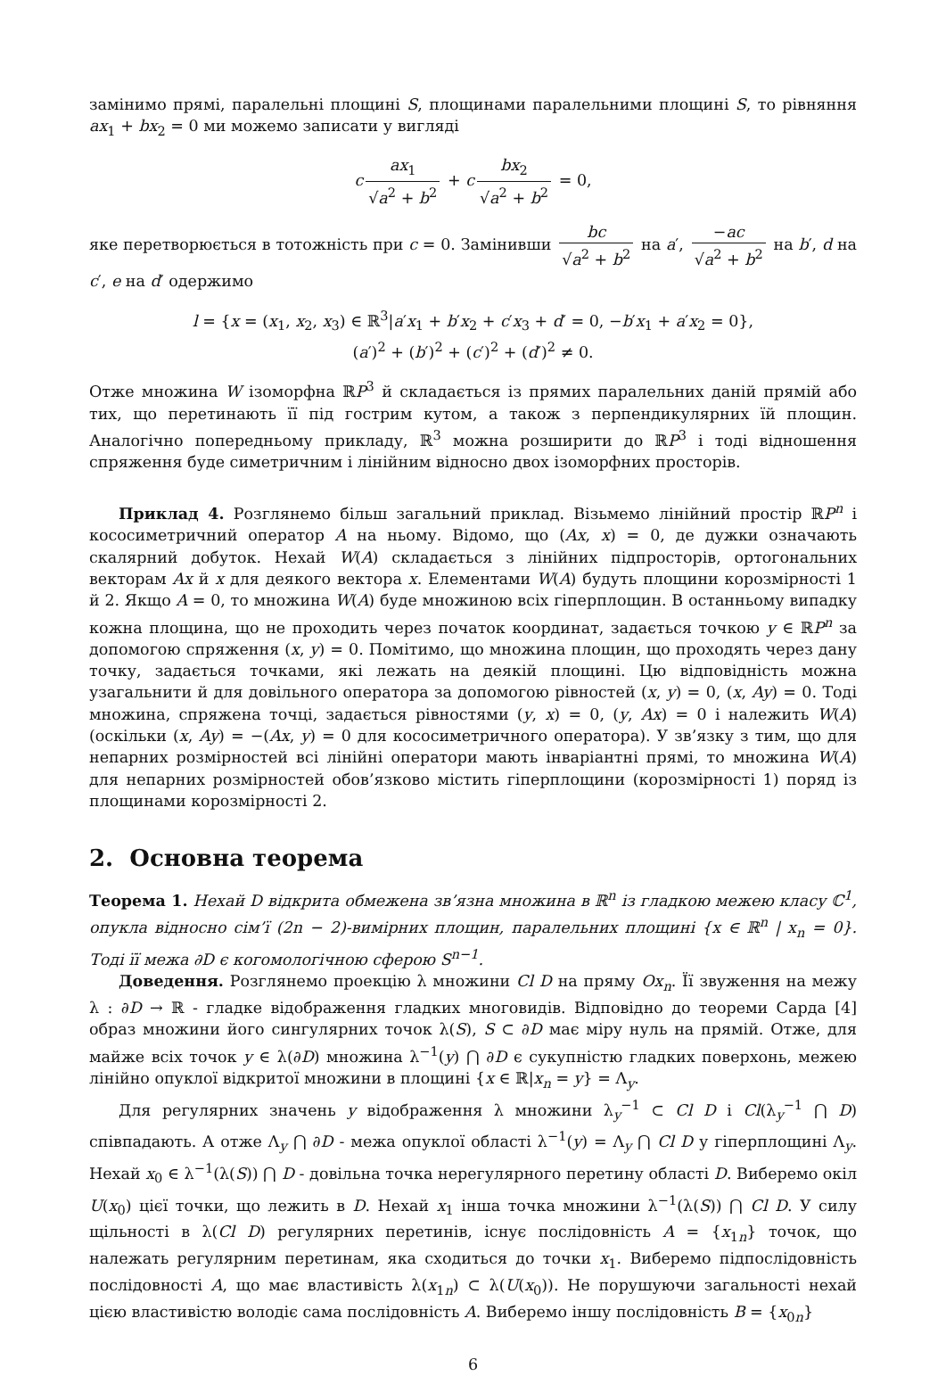замінимо прямі, паралельні площині S, площинами паралельними площині S, то рівняння ax<sub>1</sub> + bx<sub>2</sub> = 0 ми можемо записати у вигляді
c ax<sub>1</sub> √a<sup>2</sup> + b<sup>2</sup> + c bx<sub>2</sub> √a<sup>2</sup> + b<sup>2</sup> = 0,
яке перетворюється в тотожність при c = 0. Замінивши bc √a<sup>2</sup> + b<sup>2</sup> на a′, −ac √a<sup>2</sup> + b<sup>2</sup> на b′, d на c′, e на d′ одержимо
l = {x = (x<sub>1</sub>, x<sub>2</sub>, x<sub>3</sub>) ∈ ℝ<sup>3</sup>|a′x<sub>1</sub> + b′x<sub>2</sub> + c′x<sub>3</sub> + d′ = 0, −b′x<sub>1</sub> + a′x<sub>2</sub> = 0},
(a′)<sup>2</sup> + (b′)<sup>2</sup> + (c′)<sup>2</sup> + (d′)<sup>2</sup> ≠ 0.
Отже множина W ізоморфна ℝP<sup>3</sup> й складається із прямих паралельних даній прямій або тих, що перетинають її під гострим кутом, а також з перпендикулярних їй площин. Аналогічно попередньому прикладу, ℝ<sup>3</sup> можна розширити до ℝP<sup>3</sup> і тоді відношення спряження буде симетричним і лінійним відносно двох ізоморфних просторів.
Приклад 4. Розглянемо більш загальний приклад. Візьмемо лінійний простір ℝP<sup>n</sup> і кососиметричний оператор A на ньому. Відомо, що (Ax, x) = 0, де дужки означають скалярний добуток. Нехай W(A) складається з лінійних підпросторів, ортогональних векторам Ax й x для деякого вектора x. Елементами W(A) будуть площини корозмірності 1 й 2. Якщо A = 0, то множина W(A) буде множиною всіх гіперплощин. В останньому випадку кожна площина, що не проходить через початок координат, задається точкою y ∈ ℝP<sup>n</sup> за допомогою спряження (x, y) = 0. Помітимо, що множина площин, що проходять через дану точку, задається точками, які лежать на деякій площині. Цю відповідність можна узагальнити й для довільного оператора за допомогою рівностей (x, y) = 0, (x, Ay) = 0. Тоді множина, спряжена точці, задається рівностями (y, x) = 0, (y, Ax) = 0 і належить W(A) (оскільки (x, Ay) = −(Ax, y) = 0 для кососиметричного оператора). У зв’язку з тим, що для непарних розмірностей всі лінійні оператори мають інваріантні прямі, то множина W(A) для непарних розмірностей обов’язково містить гіперплощини (корозмірності 1) поряд із площинами корозмірності 2.
2. Основна теорема
Теорема 1. Нехай D відкрита обмежена зв’язна множина в ℝ<sup>n</sup> із гладкою межею класу ℂ<sup>1</sup>, опукла відносно сім’ї (2n − 2)-вимірних площин, паралельних площині {x ∈ ℝ<sup>n</sup> | x<sub>n</sub> = 0}. Тоді її межа ∂D є когомологічною сферою S<sup>n−1</sup>.
Доведення. Розглянемо проекцію λ множини Cl D на пряму Ox<sub>n</sub>. Її звуження на межу λ : ∂D → ℝ - гладке відображення гладких многовидів. Відповідно до теореми Сарда [4] образ множини його сингулярних точок λ(S), S ⊂ ∂D має міру нуль на прямій. Отже, для майже всіх точок y ∈ λ(∂D) множина λ<sup>−1</sup>(y) ⋂ ∂D є сукупністю гладких поверхонь, межею лінійно опуклої відкритої множини в площині {x ∈ ℝ|x<sub>n</sub> = y} = Λ<sub>y</sub>.
Для регулярних значень y відображення λ множини λ<sub>y</sub><sup>−1</sup> ⊂ Cl D і Cl(λ<sub>y</sub><sup>−1</sup> ⋂ D) співпадають. А отже Λ<sub>y</sub> ⋂ ∂D - межа опуклої області λ<sup>−1</sup>(y) = Λ<sub>y</sub> ⋂ Cl D у гіперплощині Λ<sub>y</sub>. Нехай x<sub>0</sub> ∈ λ<sup>−1</sup>(λ(S)) ⋂ D - довільна точка нерегулярного перетину області D. Виберемо окіл U(x<sub>0</sub>) цієї точки, що лежить в D. Нехай x<sub>1</sub> інша точка множини λ<sup>−1</sup>(λ(S)) ⋂ Cl D. У силу щільності в λ(Cl D) регулярних перетинів, існує послідовність A = {x<sub>1n</sub>} точок, що належать регулярним перетинам, яка сходиться до точки x<sub>1</sub>. Виберемо підпослідовність послідовності A, що має властивість λ(x<sub>1n</sub>) ⊂ λ(U(x<sub>0</sub>)). Не порушуючи загальності нехай цією властивістю володіє сама послідовність A. Виберемо іншу послідовність B = {x<sub>0n</sub>}
6